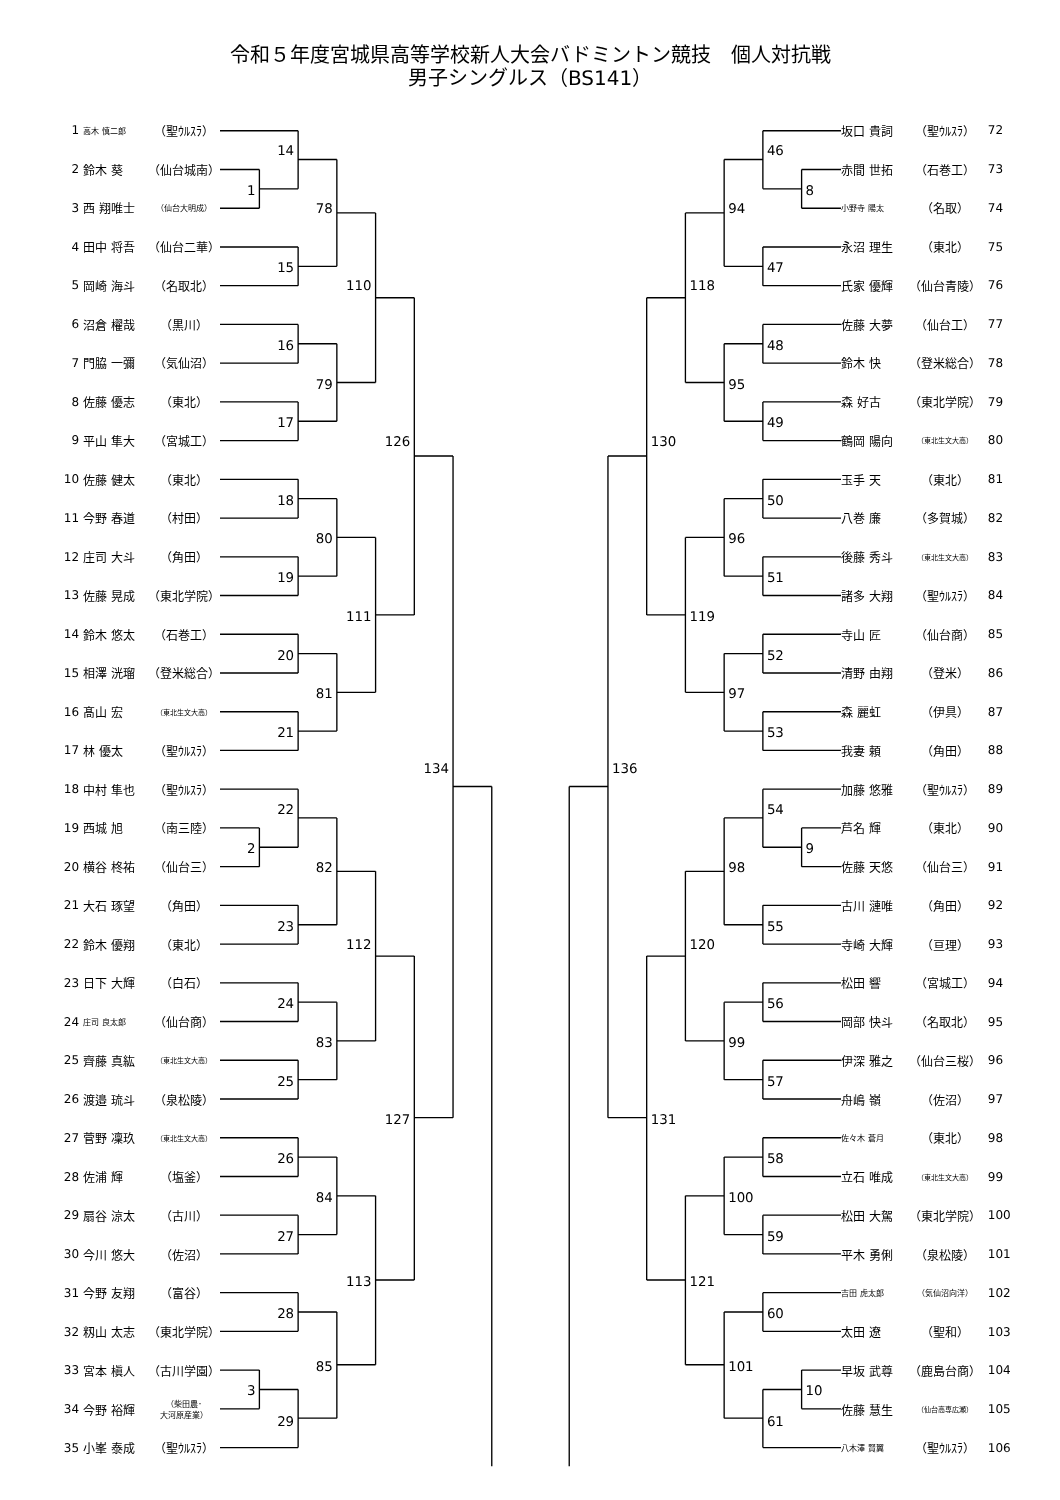令和５年度宮城県高等学校新人大会バドミントン競技　個人対抗戦
男子シングルス（BS141）
| 1 | 高木 慎二郎 | （聖ｳﾙｽﾗ） |
| 2 | 鈴木 葵 | （仙台城南） |
| 3 | 西 翔唯士 | （仙台大明成） |
| 4 | 田中 将吾 | （仙台二華） |
| 5 | 岡崎 海斗 | （名取北） |
| 6 | 沼倉 櫂哉 | （黒川） |
| 7 | 門脇 一彌 | （気仙沼） |
| 8 | 佐藤 優志 | （東北） |
| 9 | 平山 隼大 | （宮城工） |
| 10 | 佐藤 健太 | （東北） |
| 11 | 今野 春道 | （村田） |
| 12 | 庄司 大斗 | （角田） |
| 13 | 佐藤 晃成 | （東北学院） |
| 14 | 鈴木 悠太 | （石巻工） |
| 15 | 相澤 洸瑠 | （登米総合） |
| 16 | 髙山 宏 | （東北生文大高） |
| 17 | 林 優太 | （聖ｳﾙｽﾗ） |
| 18 | 中村 隼也 | （聖ｳﾙｽﾗ） |
| 19 | 西城 旭 | （南三陸） |
| 20 | 横谷 柊祐 | （仙台三） |
| 21 | 大石 琢望 | （角田） |
| 22 | 鈴木 優翔 | （東北） |
| 23 | 日下 大輝 | （白石） |
| 24 | 庄司 良太郎 | （仙台商） |
| 25 | 齊藤 真紘 | （東北生文大高） |
| 26 | 渡邉 琉斗 | （泉松陵） |
| 27 | 菅野 凜玖 | （東北生文大高） |
| 28 | 佐浦 輝 | （塩釜） |
| 29 | 扇谷 涼太 | （古川） |
| 30 | 今川 悠大 | （佐沼） |
| 31 | 今野 友翔 | （富谷） |
| 32 | 籾山 太志 | （東北学院） |
| 33 | 宮本 槇人 | （古川学園） |
| 34 | 今野 裕輝 | （柴田農･ 大河原産業） |
| 35 | 小峯 泰成 | （聖ｳﾙｽﾗ） |
1
2
3
14
15
16
17
18
19
20
21
22
23
24
25
26
27
28
29
78
79
80
81
82
83
84
85
110
111
112
113
126
127
134
8
9
10
46
47
48
49
50
51
52
53
54
55
56
57
58
59
60
61
94
95
96
97
98
99
100
101
118
119
120
121
130
131
136
| 坂口 貴詞 | （聖ｳﾙｽﾗ） | 72 |
| 赤間 世拓 | （石巻工） | 73 |
| 小野寺 陽太 | （名取） | 74 |
| 永沼 理生 | （東北） | 75 |
| 氏家 優輝 | （仙台青陵） | 76 |
| 佐藤 大夢 | （仙台工） | 77 |
| 鈴木 快 | （登米総合） | 78 |
| 森 好古 | （東北学院） | 79 |
| 鶴岡 陽向 | （東北生文大高） | 80 |
| 玉手 天 | （東北） | 81 |
| 八巻 廉 | （多賀城） | 82 |
| 後藤 秀斗 | （東北生文大高） | 83 |
| 諸多 大翔 | （聖ｳﾙｽﾗ） | 84 |
| 寺山 匠 | （仙台商） | 85 |
| 清野 由翔 | （登米） | 86 |
| 森 麗虹 | （伊具） | 87 |
| 我妻 頼 | （角田） | 88 |
| 加藤 悠雅 | （聖ｳﾙｽﾗ） | 89 |
| 芦名 輝 | （東北） | 90 |
| 佐藤 天悠 | （仙台三） | 91 |
| 古川 漣唯 | （角田） | 92 |
| 寺崎 大輝 | （亘理） | 93 |
| 松田 響 | （宮城工） | 94 |
| 岡部 快斗 | （名取北） | 95 |
| 伊深 雅之 | （仙台三桜） | 96 |
| 舟嶋 嶺 | （佐沼） | 97 |
| 佐々木 蒼月 | （東北） | 98 |
| 立石 唯成 | （東北生文大高） | 99 |
| 松田 大駕 | （東北学院） | 100 |
| 平木 勇俐 | （泉松陵） | 101 |
| 吉田 虎太郎 | （気仙沼向洋） | 102 |
| 太田 遼 | （聖和） | 103 |
| 早坂 武尊 | （鹿島台商） | 104 |
| 佐藤 慧生 | （仙台高専広瀬） | 105 |
| 八木澤 賢翼 | （聖ｳﾙｽﾗ） | 106 |